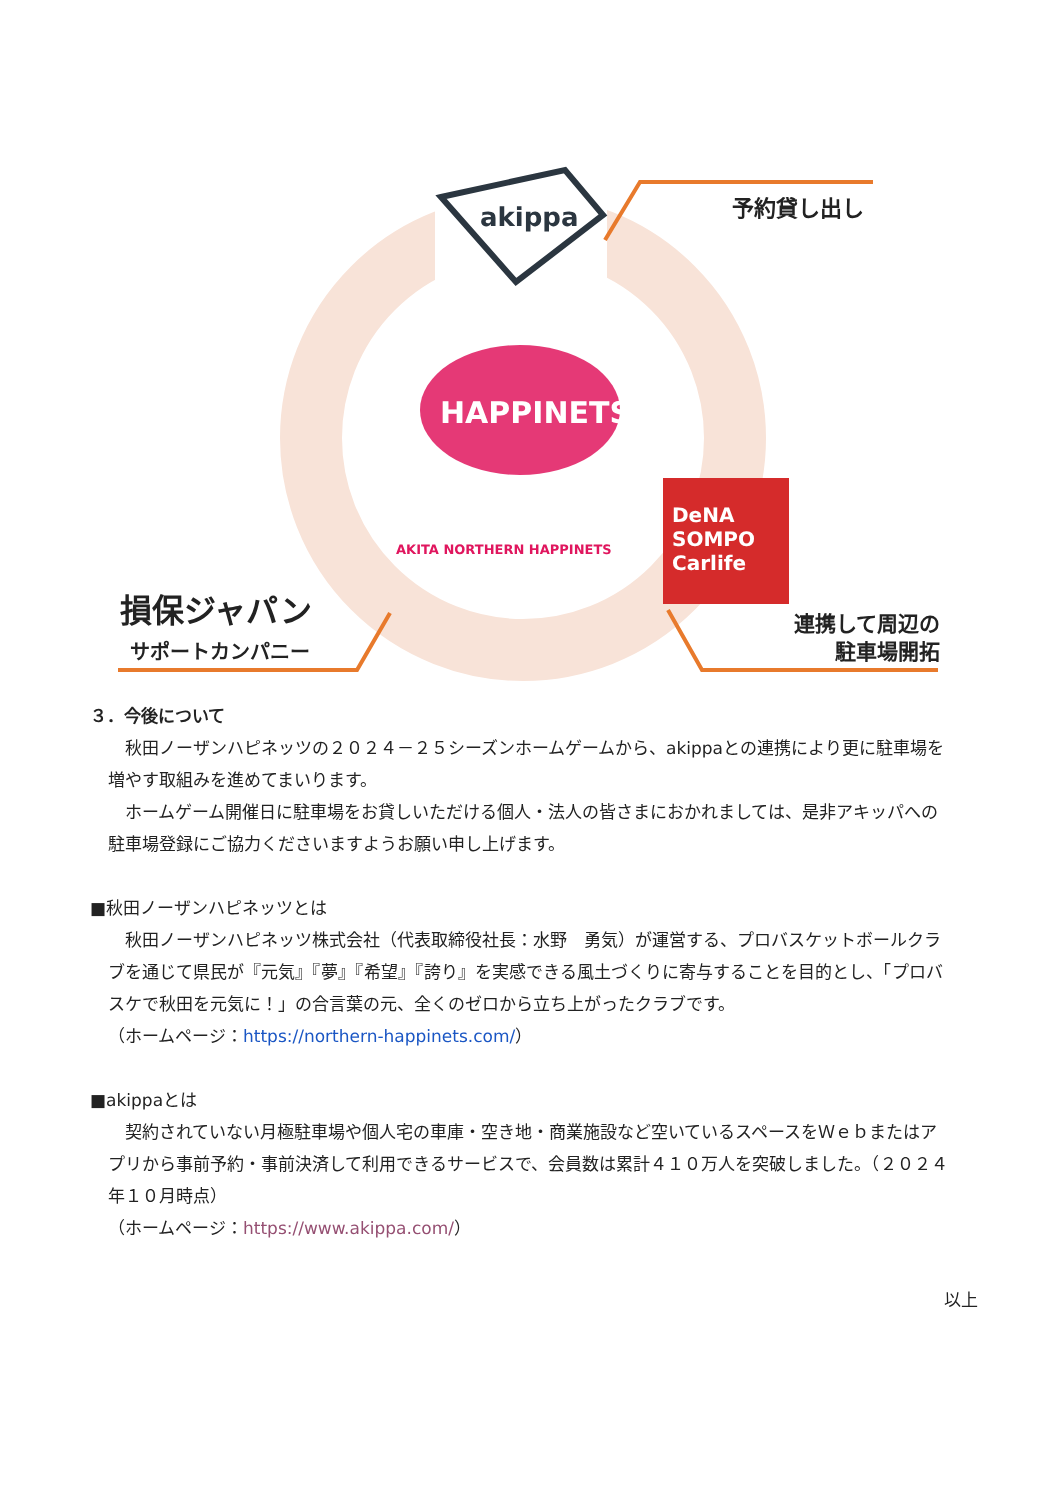akippa 予約貸し出し
HAPPINETS
AKITA NORTHERN HAPPINETS
DeNA
SOMPO
Carlife
損保ジャパン
サポートカンパニー
連携して周辺の
駐車場開拓
３．今後について
　秋田ノーザンハピネッツの２０２４－２５シーズンホームゲームから、akippaとの連携により更に駐車場を増やす取組みを進めてまいります。
　ホームゲーム開催日に駐車場をお貸しいただける個人・法人の皆さまにおかれましては、是非アキッパへの駐車場登録にご協力くださいますようお願い申し上げます。
■秋田ノーザンハピネッツとは
　秋田ノーザンハピネッツ株式会社（代表取締役社長：水野　勇気）が運営する、プロバスケットボールクラブを通じて県民が『元気』『夢』『希望』『誇り』を実感できる風土づくりに寄与することを目的とし、「プロバスケで秋田を元気に！」の合言葉の元、全くのゼロから立ち上がったクラブです。
（ホームページ：https://northern-happinets.com/）
■akippaとは
　契約されていない月極駐車場や個人宅の車庫・空き地・商業施設など空いているスペースをＷｅｂまたはアプリから事前予約・事前決済して利用できるサービスで、会員数は累計４１０万人を突破しました。（２０２４年１０月時点）
（ホームページ：https://www.akippa.com/）
以上